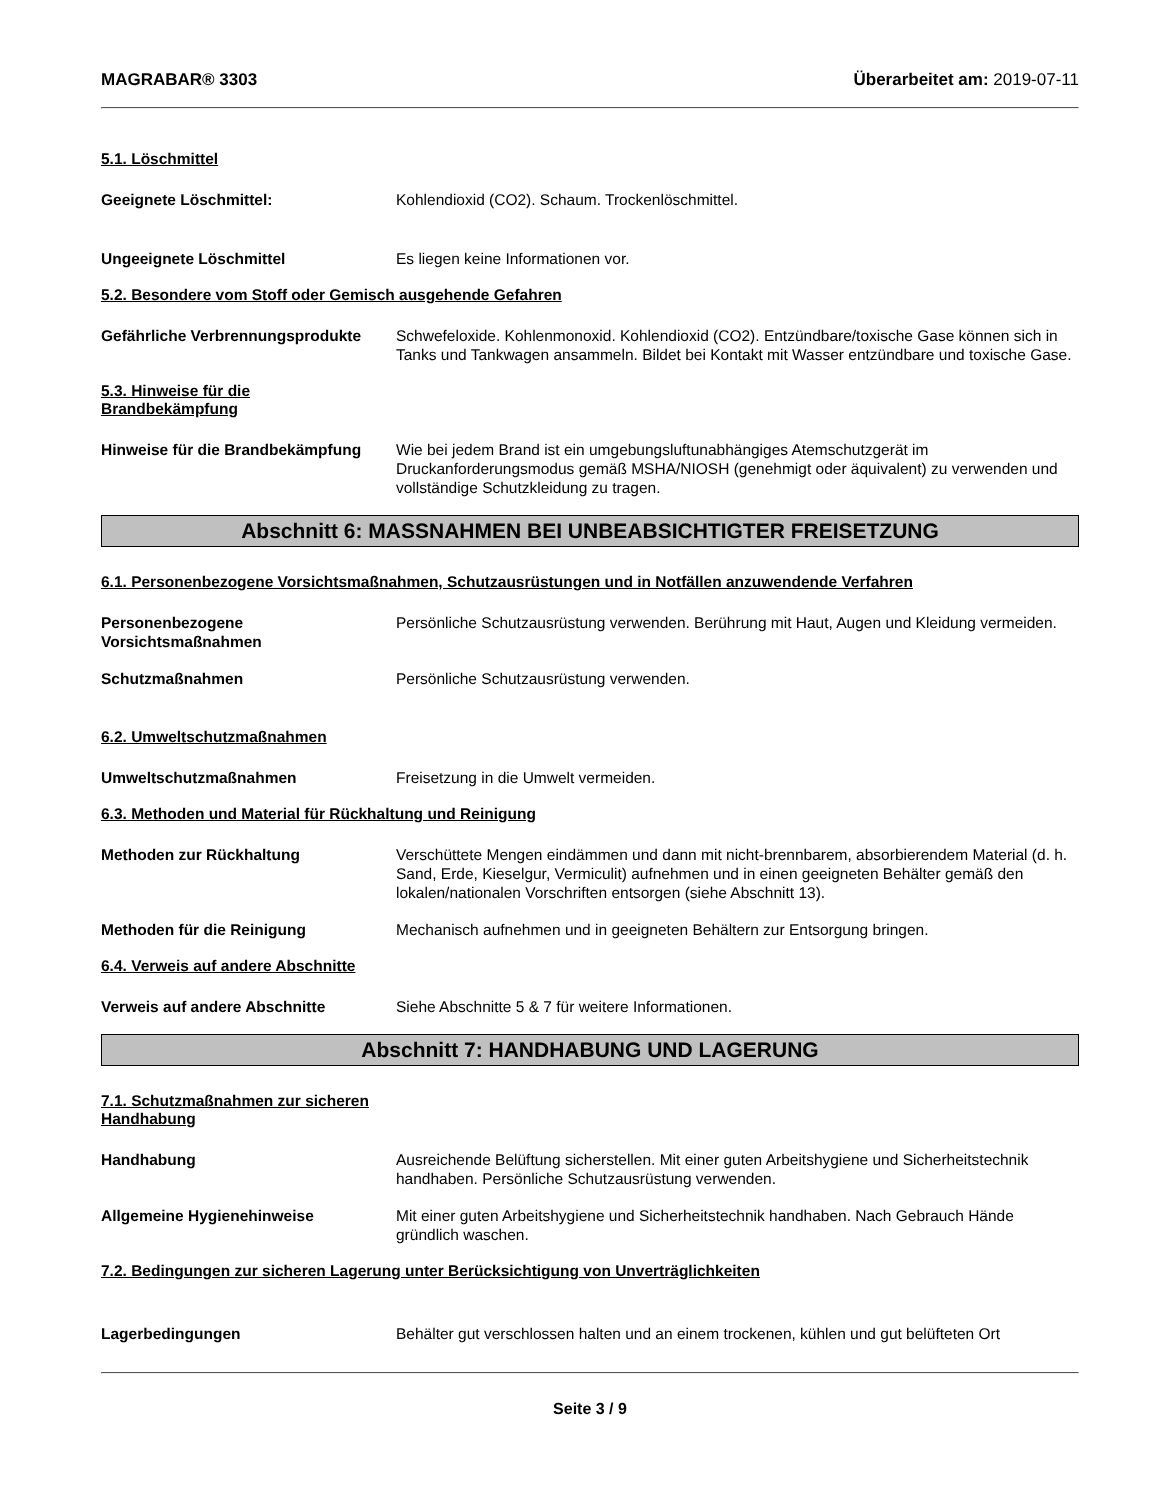MAGRABAR® 3303 Überarbeitet am: 2019-07-11
5.1. Löschmittel
Geeignete Löschmittel: Kohlendioxid (CO2). Schaum. Trockenlöschmittel.
Ungeeignete Löschmittel Es liegen keine Informationen vor.
5.2. Besondere vom Stoff oder Gemisch ausgehende Gefahren
Gefährliche Verbrennungsprodukte
Schwefeloxide. Kohlenmonoxid. Kohlendioxid (CO2). Entzündbare/toxische Gase können sich in Tanks und Tankwagen ansammeln. Bildet bei Kontakt mit Wasser entzündbare und toxische Gase.
5.3. Hinweise für die
Brandbekämpfung
Hinweise für die Brandbekämpfung
Wie bei jedem Brand ist ein umgebungsluftunabhängiges Atemschutzgerät im Druckanforderungsmodus gemäß MSHA/NIOSH (genehmigt oder äquivalent) zu verwenden und vollständige Schutzkleidung zu tragen.
Abschnitt 6: MASSNAHMEN BEI UNBEABSICHTIGTER FREISETZUNG
6.1. Personenbezogene Vorsichtsmaßnahmen, Schutzausrüstungen und in Notfällen anzuwendende Verfahren
Personenbezogene Vorsichtsmaßnahmen
Persönliche Schutzausrüstung verwenden. Berührung mit Haut, Augen und Kleidung vermeiden.
Schutzmaßnahmen Persönliche Schutzausrüstung verwenden.
6.2. Umweltschutzmaßnahmen
Umweltschutzmaßnahmen Freisetzung in die Umwelt vermeiden.
6.3. Methoden und Material für Rückhaltung und Reinigung
Methoden zur Rückhaltung Verschüttete Mengen eindämmen und dann mit nicht-brennbarem, absorbierendem Material (d. h. Sand, Erde, Kieselgur, Vermiculit) aufnehmen und in einen geeigneten Behälter gemäß den lokalen/nationalen Vorschriften entsorgen (siehe Abschnitt 13).
Methoden für die Reinigung Mechanisch aufnehmen und in geeigneten Behältern zur Entsorgung bringen.
6.4. Verweis auf andere Abschnitte
Verweis auf andere Abschnitte Siehe Abschnitte 5 & 7 für weitere Informationen.
Abschnitt 7: HANDHABUNG UND LAGERUNG
7.1. Schutzmaßnahmen zur sicheren
Handhabung
Handhabung Ausreichende Belüftung sicherstellen. Mit einer guten Arbeitshygiene und Sicherheitstechnik handhaben. Persönliche Schutzausrüstung verwenden.
Allgemeine Hygienehinweise Mit einer guten Arbeitshygiene und Sicherheitstechnik handhaben. Nach Gebrauch Hände gründlich waschen.
7.2. Bedingungen zur sicheren Lagerung unter Berücksichtigung von Unverträglichkeiten
Lagerbedingungen Behälter gut verschlossen halten und an einem trockenen, kühlen und gut belüfteten Ort
Seite 3 / 9